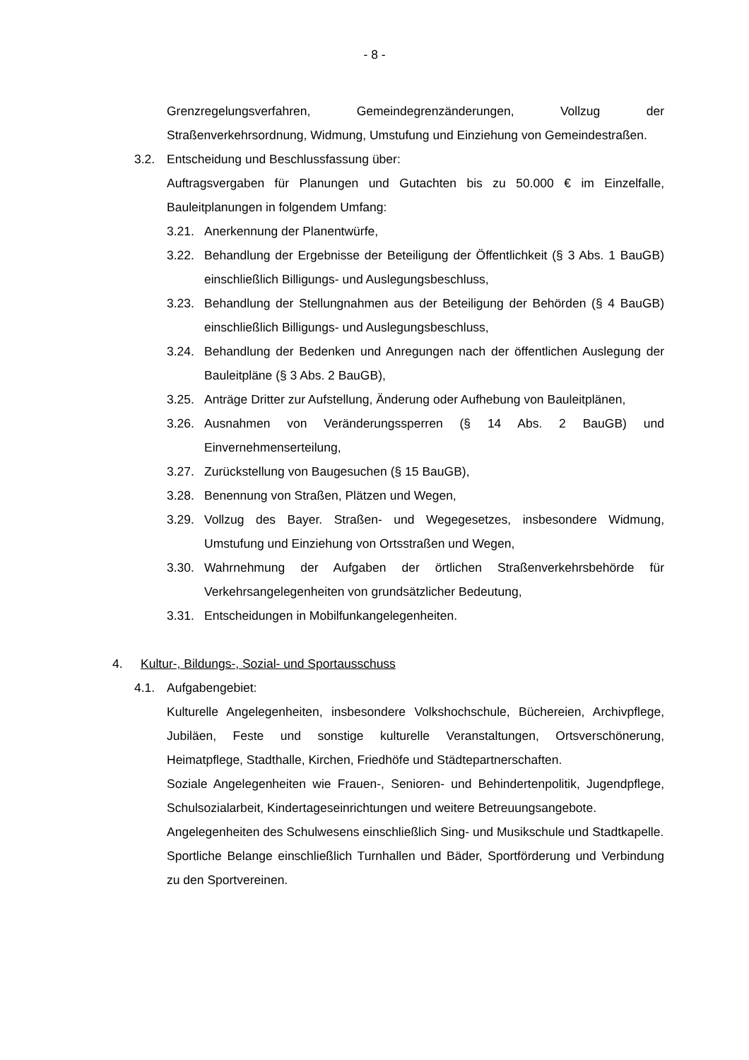- 8 -
Grenzregelungsverfahren, Gemeindegrenzänderungen, Vollzug der Straßenverkehrsordnung, Widmung, Umstufung und Einziehung von Gemeindestraßen.
3.2. Entscheidung und Beschlussfassung über:
Auftragsvergaben für Planungen und Gutachten bis zu 50.000 € im Einzelfalle, Bauleitplanungen in folgendem Umfang:
3.21. Anerkennung der Planentwürfe,
3.22. Behandlung der Ergebnisse der Beteiligung der Öffentlichkeit (§ 3 Abs. 1 BauGB) einschließlich Billigungs- und Auslegungsbeschluss,
3.23. Behandlung der Stellungnahmen aus der Beteiligung der Behörden (§ 4 BauGB) einschließlich Billigungs- und Auslegungsbeschluss,
3.24. Behandlung der Bedenken und Anregungen nach der öffentlichen Auslegung der Bauleitpläne (§ 3 Abs. 2 BauGB),
3.25. Anträge Dritter zur Aufstellung, Änderung oder Aufhebung von Bauleitplänen,
3.26. Ausnahmen von Veränderungssperren (§ 14 Abs. 2 BauGB) und Einvernehmenserteilung,
3.27. Zurückstellung von Baugesuchen (§ 15 BauGB),
3.28. Benennung von Straßen, Plätzen und Wegen,
3.29. Vollzug des Bayer. Straßen- und Wegegesetzes, insbesondere Widmung, Umstufung und Einziehung von Ortsstraßen und Wegen,
3.30. Wahrnehmung der Aufgaben der örtlichen Straßenverkehrsbehörde für Verkehrsangelegenheiten von grundsätzlicher Bedeutung,
3.31. Entscheidungen in Mobilfunkangelegenheiten.
4. Kultur-, Bildungs-, Sozial- und Sportausschuss
4.1. Aufgabengebiet:
Kulturelle Angelegenheiten, insbesondere Volkshochschule, Büchereien, Archivpflege, Jubiläen, Feste und sonstige kulturelle Veranstaltungen, Ortsverschönerung, Heimatpflege, Stadthalle, Kirchen, Friedhöfe und Städtepartnerschaften.
Soziale Angelegenheiten wie Frauen-, Senioren- und Behindertenpolitik, Jugendpflege, Schulsozialarbeit, Kindertageseinrichtungen und weitere Betreuungsangebote.
Angelegenheiten des Schulwesens einschließlich Sing- und Musikschule und Stadtkapelle.
Sportliche Belange einschließlich Turnhallen und Bäder, Sportförderung und Verbindung zu den Sportvereinen.